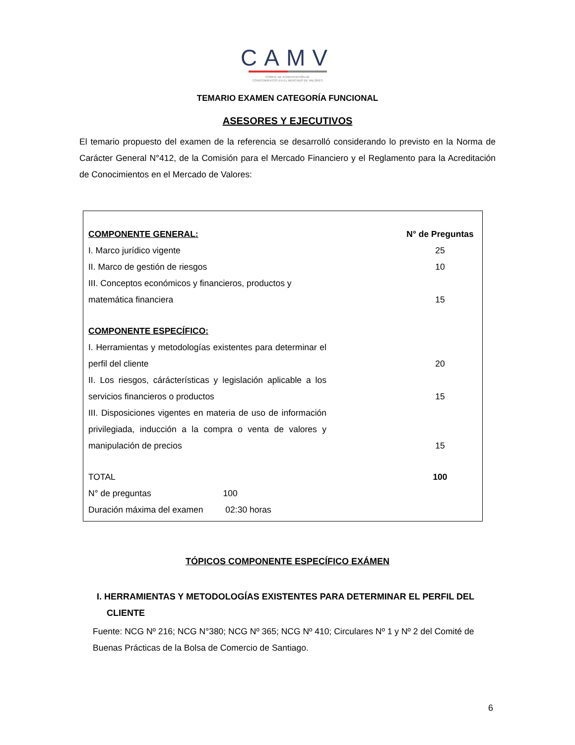CAMV
COMITÉ DE ACREDITACIÓN DE
CONOCIMIENTOS EN EL MERCADO DE VALORES
TEMARIO EXAMEN CATEGORÍA FUNCIONAL
ASESORES Y EJECUTIVOS
El temario propuesto del examen de la referencia se desarrolló considerando lo previsto en la Norma de Carácter General N°412, de la Comisión para el Mercado Financiero y el Reglamento para la Acreditación de Conocimientos en el Mercado de Valores:
| COMPONENTE GENERAL: | | N° de Preguntas |
| --- | --- | --- |
| I. Marco jurídico vigente | | 25 |
| II. Marco de gestión de riesgos | | 10 |
| III. Conceptos económicos y financieros, productos y matemática financiera | | 15 |
| COMPONENTE ESPECÍFICO: | | |
| I. Herramientas y metodologías existentes para determinar el perfil del cliente | | 20 |
| II. Los riesgos, cárácterísticas y legislación aplicable a los servicios financieros o productos | | 15 |
| III. Disposiciones vigentes en materia de uso de información privilegiada, inducción a la compra o venta de valores y manipulación de precios | | 15 |
| TOTAL | | 100 |
| N° de preguntas 100 | | |
| Duración máxima del examen 02:30 horas | | |
TÓPICOS COMPONENTE ESPECÍFICO EXÁMEN
I. HERRAMIENTAS Y METODOLOGÍAS EXISTENTES PARA DETERMINAR EL PERFIL DEL
CLIENTE
Fuente: NCG Nº 216; NCG N°380; NCG Nº 365; NCG Nº 410; Circulares Nº 1 y Nº 2 del Comité de Buenas Prácticas de la Bolsa de Comercio de Santiago.
6